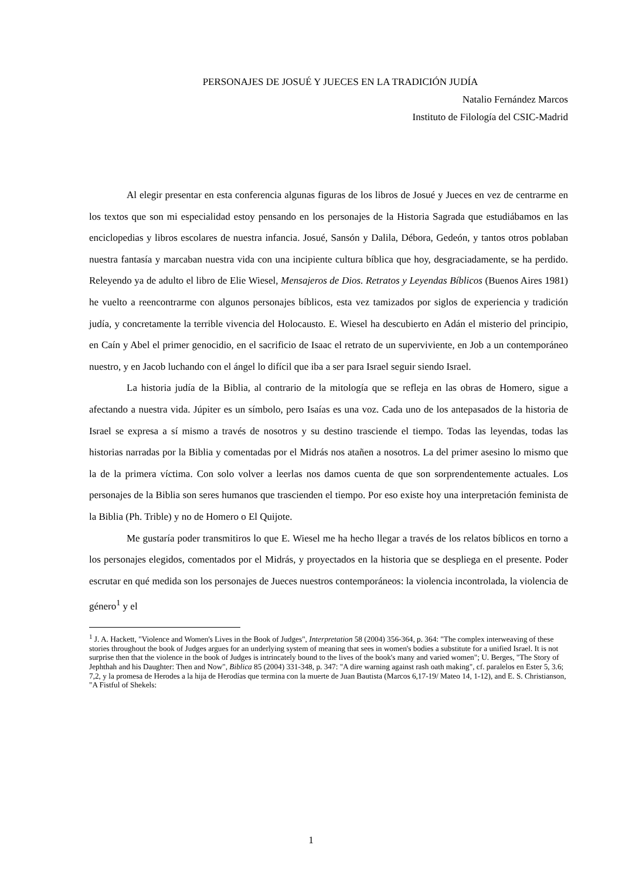PERSONAJES DE JOSUÉ Y JUECES EN LA TRADICIÓN JUDÍA
Natalio Fernández Marcos
Instituto de Filología del CSIC-Madrid
Al elegir presentar en esta conferencia algunas figuras de los libros de Josué y Jueces en vez de centrarme en los textos que son mi especialidad estoy pensando en los personajes de la Historia Sagrada que estudiábamos en las enciclopedias y libros escolares de nuestra infancia. Josué, Sansón y Dalila, Débora, Gedeón, y tantos otros poblaban nuestra fantasía y marcaban nuestra vida con una incipiente cultura bíblica que hoy, desgraciadamente, se ha perdido. Releyendo ya de adulto el libro de Elie Wiesel, Mensajeros de Dios. Retratos y Leyendas Bíblicos (Buenos Aires 1981) he vuelto a reencontrarme con algunos personajes bíblicos, esta vez tamizados por siglos de experiencia y tradición judía, y concretamente la terrible vivencia del Holocausto. E. Wiesel ha descubierto en Adán el misterio del principio, en Caín y Abel el primer genocidio, en el sacrificio de Isaac el retrato de un superviviente, en Job a un contemporáneo nuestro, y en Jacob luchando con el ángel lo difícil que iba a ser para Israel seguir siendo Israel.
La historia judía de la Biblia, al contrario de la mitología que se refleja en las obras de Homero, sigue a afectando a nuestra vida. Júpiter es un símbolo, pero Isaías es una voz. Cada uno de los antepasados de la historia de Israel se expresa a sí mismo a través de nosotros y su destino trasciende el tiempo. Todas las leyendas, todas las historias narradas por la Biblia y comentadas por el Midrás nos atañen a nosotros. La del primer asesino lo mismo que la de la primera víctima. Con solo volver a leerlas nos damos cuenta de que son sorprendentemente actuales. Los personajes de la Biblia son seres humanos que trascienden el tiempo. Por eso existe hoy una interpretación feminista de la Biblia (Ph. Trible) y no de Homero o El Quijote.
Me gustaría poder transmitiros lo que E. Wiesel me ha hecho llegar a través de los relatos bíblicos en torno a los personajes elegidos, comentados por el Midrás, y proyectados en la historia que se despliega en el presente. Poder escrutar en qué medida son los personajes de Jueces nuestros contemporáneos: la violencia incontrolada, la violencia de género<sup>1</sup> y el
<sup>1</sup> J. A. Hackett, "Violence and Women's Lives in the Book of Judges", Interpretation 58 (2004) 356-364, p. 364: "The complex interweaving of these stories throughout the book of Judges argues for an underlying system of meaning that sees in women's bodies a substitute for a unified Israel. It is not surprise then that the violence in the book of Judges is intrincately bound to the lives of the book's many and varied women"; U. Berges, "The Story of Jephthah and his Daughter: Then and Now", Biblica 85 (2004) 331-348, p. 347: "A dire warning against rash oath making", cf. paralelos en Ester 5, 3.6; 7,2, y la promesa de Herodes a la hija de Herodías que termina con la muerte de Juan Bautista (Marcos 6,17-19/ Mateo 14, 1-12), and E. S. Christianson, "A Fistful of Shekels:
1